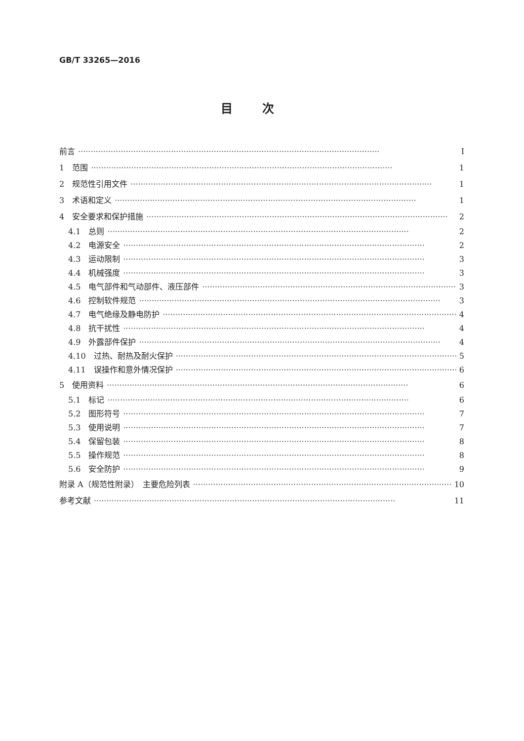GB/T 33265—2016
目次
前言 Ⅰ
1　范围 1
2　规范性引用文件 1
3　术语和定义 1
4　安全要求和保护措施 2
4.1　总则 2
4.2　电源安全 2
4.3　运动限制 3
4.4　机械强度 3
4.5　电气部件和气动部件、液压部件 3
4.6　控制软件规范 3
4.7　电气绝缘及静电防护 4
4.8　抗干扰性 4
4.9　外露部件保护 4
4.10　过热、耐热及耐火保护 5
4.11　误操作和意外情况保护 6
5　使用资料 6
5.1　标记 6
5.2　图形符号 7
5.3　使用说明 7
5.4　保留包装 8
5.5　操作规范 8
5.6　安全防护 9
附录 A（规范性附录）　主要危险列表 10
参考文献 11